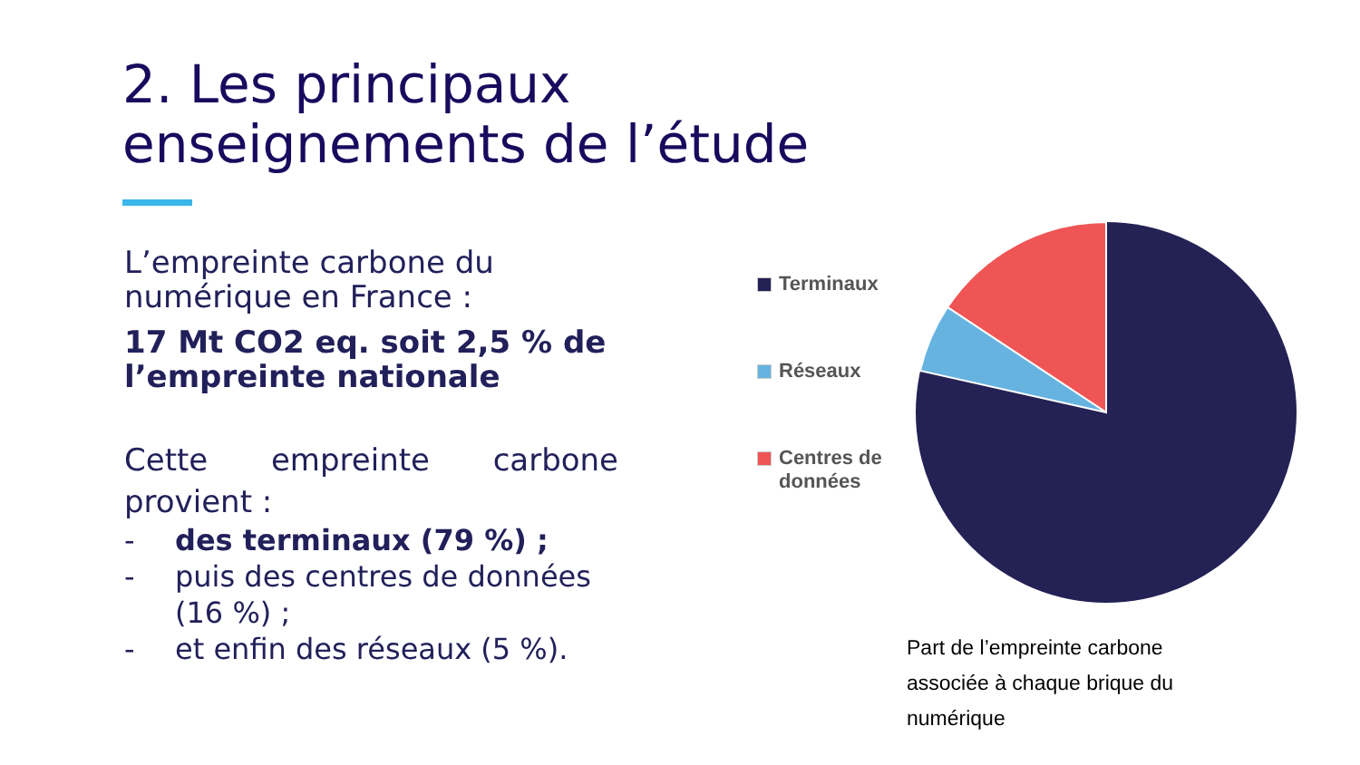2. Les principaux
enseignements de l’étude
L’empreinte carbone du numérique en France :
17 Mt CO2 eq. soit 2,5 % de l’empreinte nationale
Cette empreinte carbone provient :
- des terminaux (79 %) ;
- puis des centres de données (16 %) ;
- et enfin des réseaux (5 %).
Terminaux
Réseaux
Centres de
données
Part de l’empreinte carbone associée à chaque brique du numérique